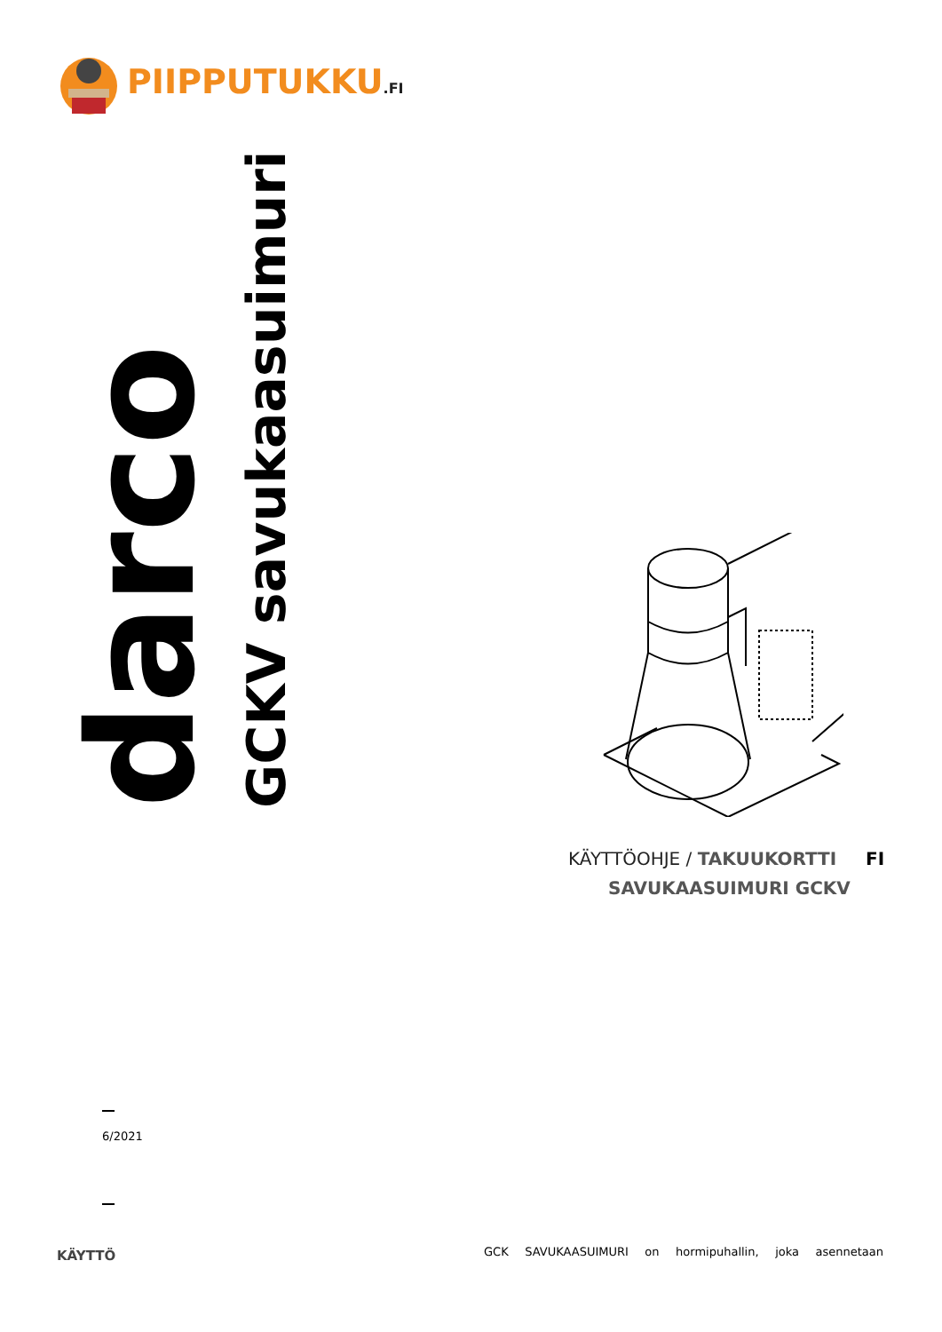PIIPPUTUKKU.FI
darco
GCKV savukaasuimuri
KÄYTTÖOHJE / TAKUUKORTTI FI
SAVUKAASUIMURI GCKV
6/2021
KÄYTTÖ GCK SAVUKAASUIMURI on hormipuhallin, joka asennetaan